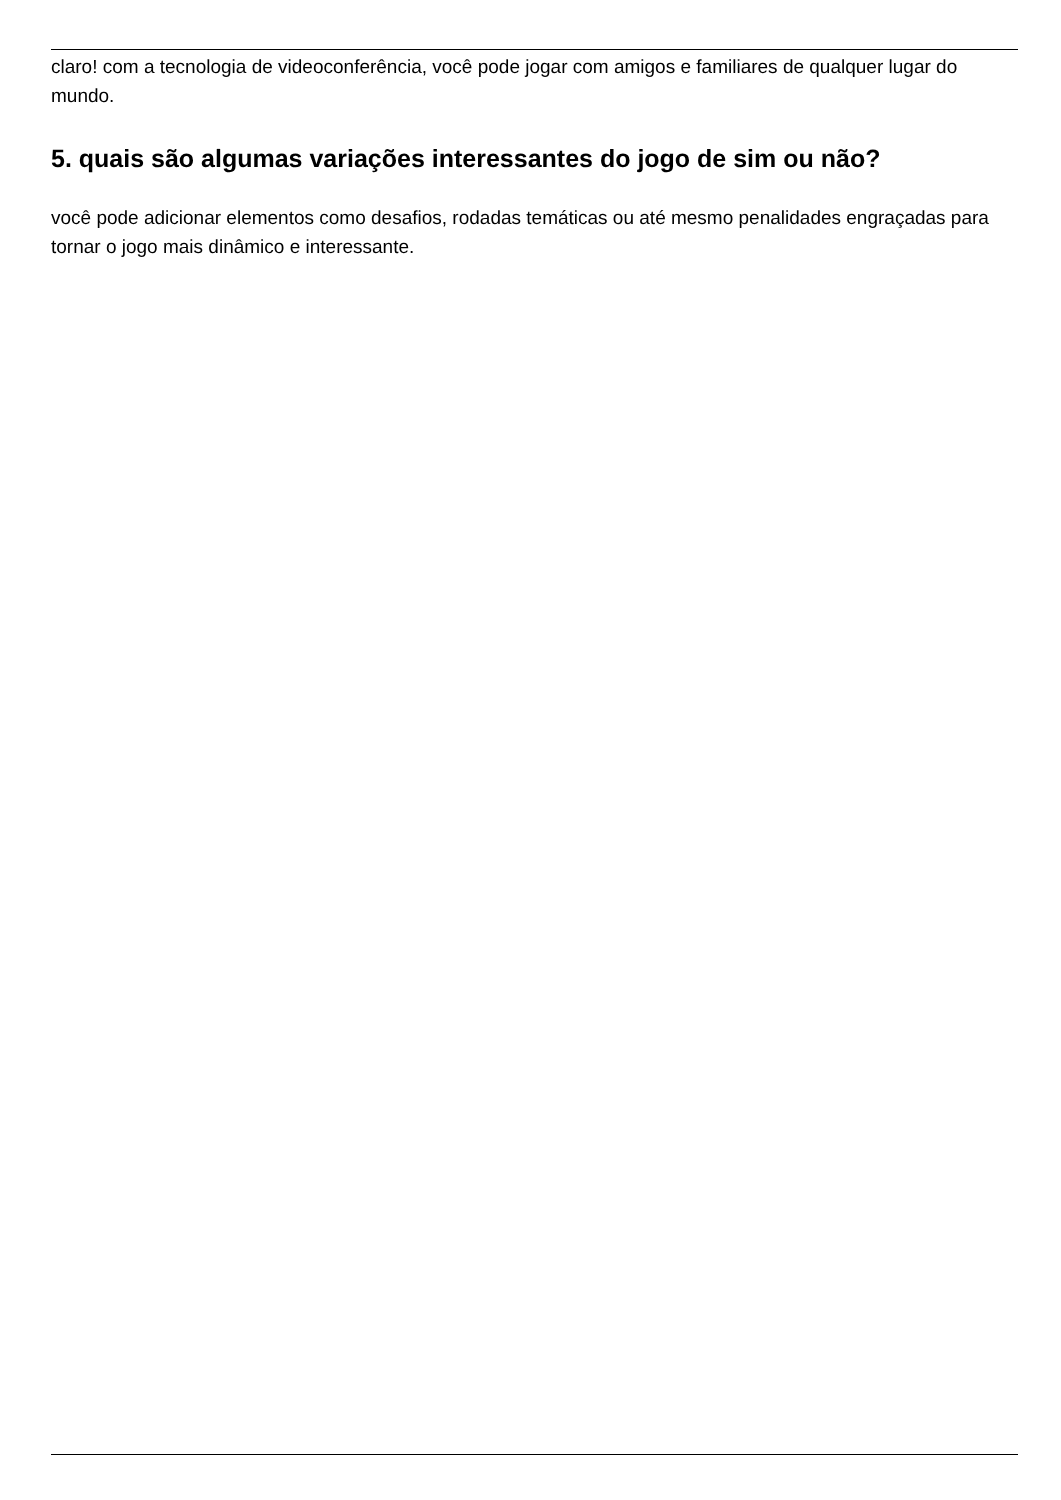claro! com a tecnologia de videoconferência, você pode jogar com amigos e familiares de qualquer lugar do mundo.
5. quais são algumas variações interessantes do jogo de sim ou não?
você pode adicionar elementos como desafios, rodadas temáticas ou até mesmo penalidades engraçadas para tornar o jogo mais dinâmico e interessante.